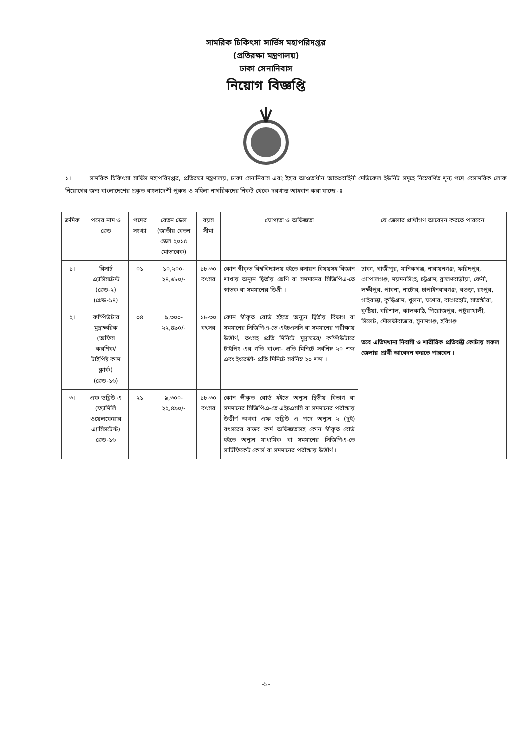সামরিক চিকিৎসা সার্ভিস মহাপরিদপ্তর
(প্রতিরক্ষা মন্ত্রণালয়)
ঢাকা সেনানিবাস
নিয়োগ বিজ্ঞপ্তি
১। সামরিক চিকিৎসা সার্ভিস মহাপরিদপ্তর, প্রতিরক্ষা মন্ত্রণালয়, ঢাকা সেনানিবাস এবং ইহার আওতাধীন আন্তঃবাহিনী মেডিকেল ইউনিট সমূহে নিম্নেবর্ণিত শূন্য পদে বেসামরিক লোক নিয়োগের জন্য বাংলাদেশের প্রকৃত বাংলাদেশী পুরুষ ও মহিলা নাগরিকদের নিকট থেকে দরখাস্ত আহবান করা যাচ্ছে ঃ
| ক্রমিক | পদের নাম ও গ্রেড | পদের সংখ্যা | বেতন স্কেল (জাতীয় বেতন স্কেল ২০১৫ মোতাবেক) | বয়স সীমা | যোগ্যতা ও অভিজ্ঞতা | যে জেলার প্রার্থীগণ আবেদন করতে পারবেন |
| --- | --- | --- | --- | --- | --- | --- |
| ১। | রিসার্চ এ্যাসিসটেন্ট (গ্রেড-২) (গ্রেড-১৪) | ০১ | ১০,২০০- ২৪,৬৮০/- | ১৮-৩০ বৎসর | কোন স্বীকৃত বিশ্ববিদ্যালয় হইতে রসায়ন বিষয়সহ বিজ্ঞান শাখায় অন্যূন দ্বিতীয় শ্রেণি বা সমমানের সিজিপিএ-তে স্নাতক বা সমমানের ডিগ্রী । | ঢাকা, গাজীপুর, মানিকগঞ্জ, নারায়নগঞ্জ, ফরিদপুর, গোপালগঞ্জ, ময়মনসিংহ, চট্টগ্রাম, ব্রাহ্মণবাড়ীয়া, ফেনী, লক্ষীপুর, পাবনা, নাটোর, চাপাইনবাবগঞ্জ, বগুড়া, রংপুর, গাইবান্ধা, কুড়িগ্রাম, খুলনা, যশোর, বাগেরহাট, সাতক্ষীরা, কুষ্টিয়া, বরিশাল, ঝালকাঠি, পিরোজপুর, পটুয়াখালী, সিলেট, মৌলভীবাজার, সুনামগঞ্জ, হবিগঞ্জ তবে এতিমখানা নিবাসী ও শারীরিক প্রতিবন্ধী কোটায় সকল জেলার প্রার্থী আবেদন করতে পারবেন । |
| ২। | কম্পিউটার মুদ্রাক্ষরিক (অফিস করণিক/ টাইপিষ্ট কাম ক্লার্ক) (গ্রেড-১৬) | ০৪ | ৯,৩০০- ২২,৪৯০/- | ১৮-৩০ বৎসর | কোন স্বীকৃত বোর্ড হইতে অন্যূন দ্বিতীয় বিভাগ বা সমমানের সিজিপিএ-তে এইচএসসি বা সমমানের পরীক্ষায় উত্তীর্ণ, তৎসহ প্রতি মিনিটে মুদ্রাক্ষরে/ কম্পিউটারে টাইপিং এর গতি বাংলা- প্রতি মিনিটে সর্বনিম্ন ২০ শব্দ এবং ইংরেজী- প্রতি মিনিটে সর্বনিম্ন ২০ শব্দ । | |
| ৩। | এফ ডব্লিউ এ (ফ্যামিলি ওয়েলফেয়ার এ্যাসিসটেন্ট) গ্রেড-১৬ | ২১ | ৯,৩০০- ২২,৪৯০/- | ১৮-৩০ বৎসর | কোন স্বীকৃত বোর্ড হইতে অন্যূন দ্বিতীয় বিভাগ বা সমমানের সিজিপিএ-তে এইচএসসি বা সমমানের পরীক্ষায় উত্তীর্ণ অথবা এফ ডব্লিউ এ পদে অন্যূন ২ (দুই) বৎসরের বাস্তব কর্ম অভিজ্ঞতাসহ কোন স্বীকৃত বোর্ড হইতে অন্যূন মাধ্যমিক বা সমমানের সিজিপিএ-তে সার্টিফিকেট কোর্স বা সমমানের পরীক্ষায় উত্তীর্ণ । | |
-১-